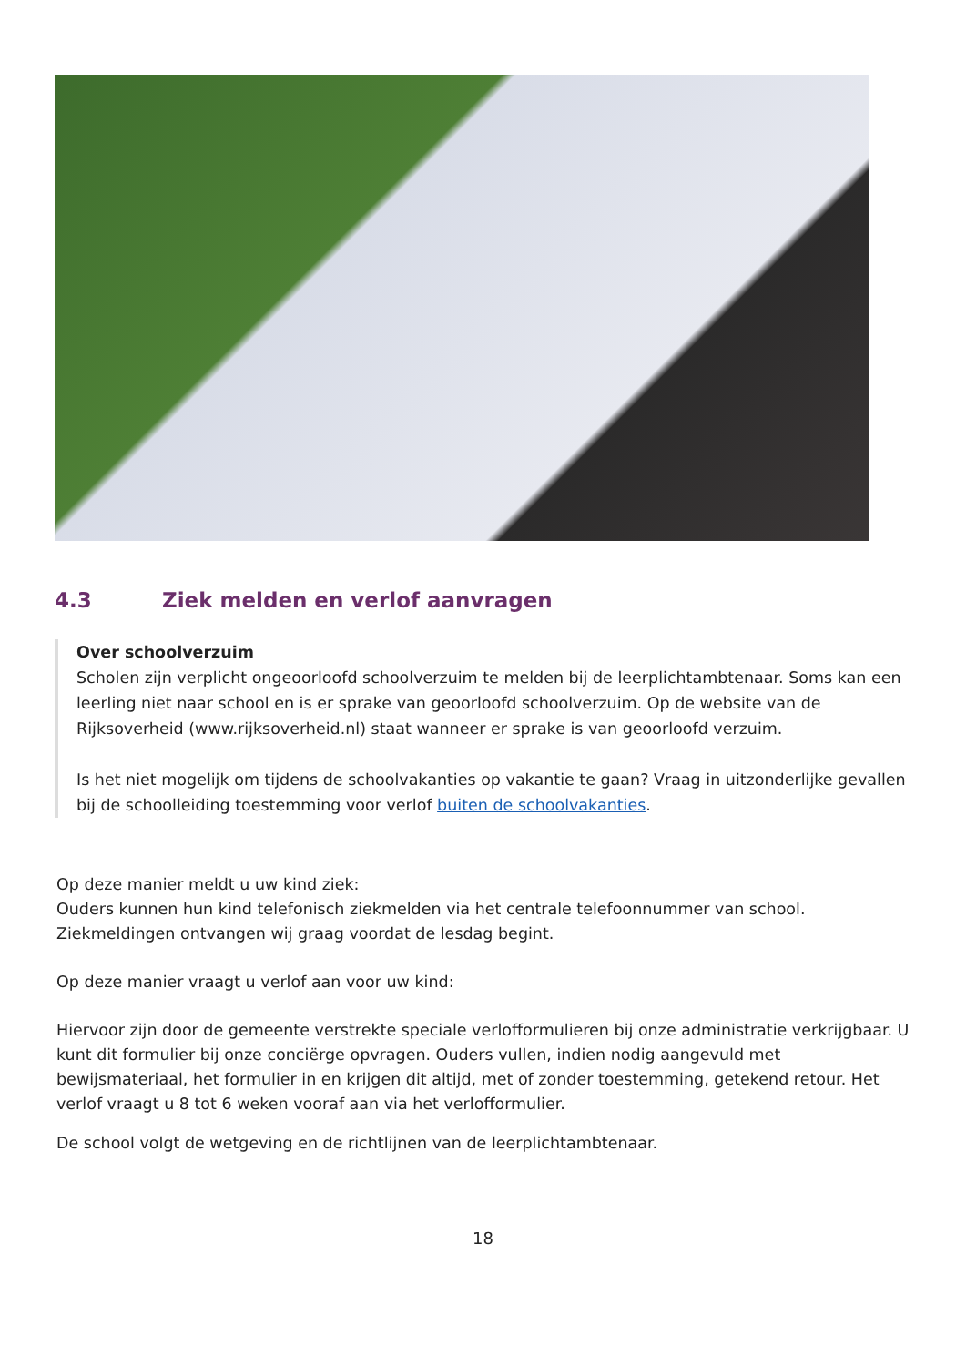4.3 Ziek melden en verlof aanvragen
Over schoolverzuim
Scholen zijn verplicht ongeoorloofd schoolverzuim te melden bij de leerplichtambtenaar. Soms kan een leerling niet naar school en is er sprake van geoorloofd schoolverzuim. Op de website van de Rijksoverheid (www.rijksoverheid.nl) staat wanneer er sprake is van geoorloofd verzuim.
Is het niet mogelijk om tijdens de schoolvakanties op vakantie te gaan? Vraag in uitzonderlijke gevallen bij de schoolleiding toestemming voor verlof buiten de schoolvakanties.
Op deze manier meldt u uw kind ziek:
Ouders kunnen hun kind telefonisch ziekmelden via het centrale telefoonnummer van school. Ziekmeldingen ontvangen wij graag voordat de lesdag begint.
Op deze manier vraagt u verlof aan voor uw kind:
Hiervoor zijn door de gemeente verstrekte speciale verlofformulieren bij onze administratie verkrijgbaar. U kunt dit formulier bij onze conciërge opvragen. Ouders vullen, indien nodig aangevuld met bewijsmateriaal, het formulier in en krijgen dit altijd, met of zonder toestemming, getekend retour. Het verlof vraagt u 8 tot 6 weken vooraf aan via het verlofformulier.
De school volgt de wetgeving en de richtlijnen van de leerplichtambtenaar.
18